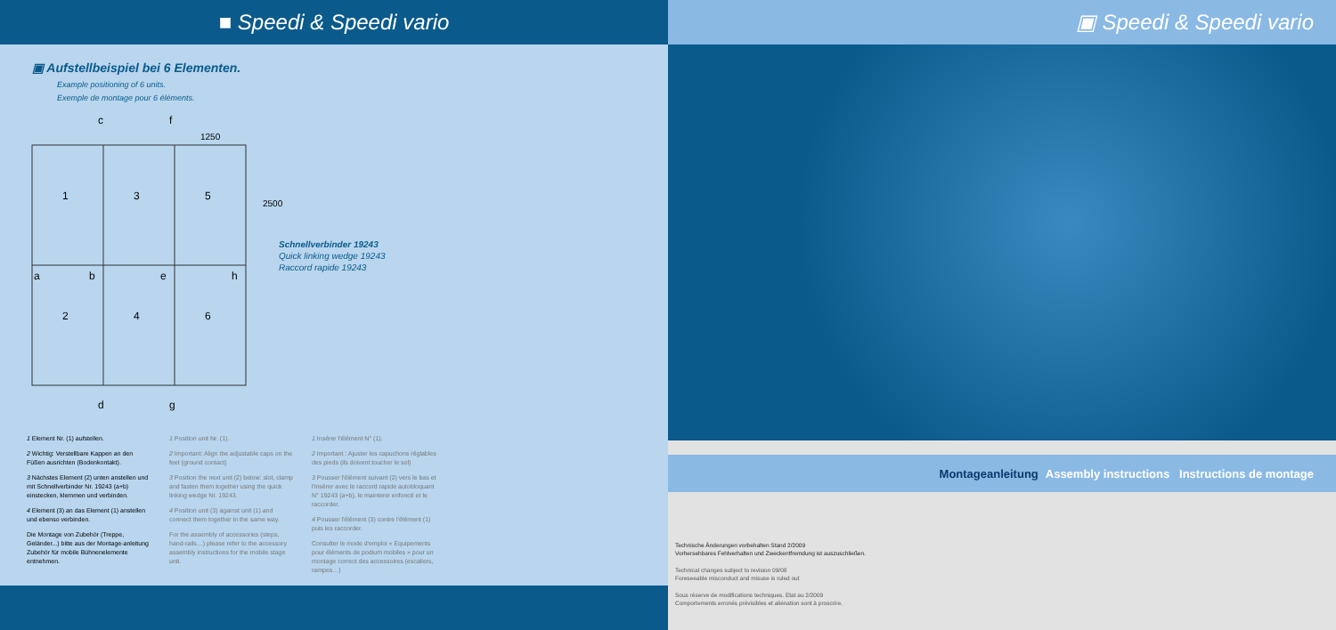■ Speedi & Speedi vario
▣ Aufstellbeispiel bei 6 Elementen.
Example positioning of 6 units.
Exemple de montage pour 6 éléments.
c f
1250
1 3 5
2500
a b e h
2 4 6
d g
Schnellverbinder 19243
Quick linking wedge 19243
Raccord rapide 19243
1 Element Nr. (1) aufstellen.
2 Wichtig: Verstellbare Kappen an den Füßen ausrichten (Bodenkontakt).
3 Nächstes Element (2) unten anstellen und mit Schnellverbinder Nr. 19243 (a+b) einstecken, klemmen und verbinden.
4 Element (3) an das Element (1) anstellen und ebenso verbinden.
Die Montage von Zubehör (Treppe, Geländer...) bitte aus der Montage-anleitung Zubehör für mobile Bühnenelemente entnehmen.
1 Position unit Nr. (1).
2 Important: Align the adjustable caps on the feet (ground contact)
3 Position the next unit (2) below: slot, clamp and fasten them together using the quick linking wedge Nr. 19243.
4 Position unit (3) against unit (1) and connect them together in the same way.
For the assembly of accessories (steps, hand-rails…) please refer to the accessory assembly instructions for the mobile stage unit.
1 Insérer l'élément N° (1).
2 Important : Ajuster les capuchons réglables des pieds (ils doivent toucher le sol)
3 Pousser l'élément suivant (2) vers le bas et l'insérer avec le raccord rapide autobloquant N° 19243 (a+b), le maintenir enfoncé et le raccorder.
4 Pousser l'élément (3) contre l'élément (1) puis les raccorder.
Consulter le mode d'emploi « Equipements pour éléments de podium mobiles » pour un montage correct des accessoires (escaliers, rampes…)
▣ Speedi & Speedi vario
Montageanleitung Assembly instructions Instructions de montage
Technische Änderungen vorbehalten Stand 2/2009
Vorhersehbares Fehlverhalten und Zweckentfremdung ist auszuschließen.
Technical changes subject to revision 09/08
Foreseeable misconduct and misuse is ruled out
Sous réserve de modifications techniques. Etat au 2/2009
Comportements erronés prévisibles et aliénation sont à proscrire.